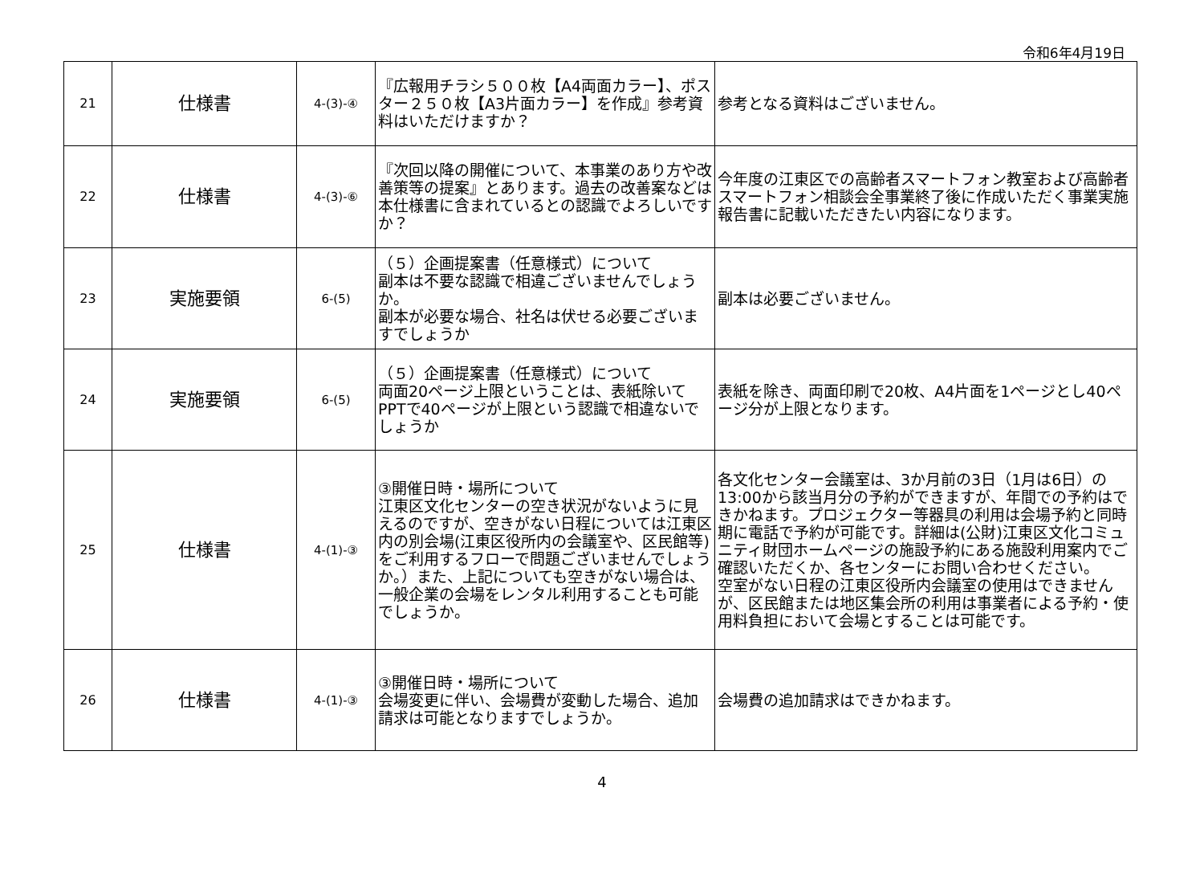令和6年4月19日
| 21 | 仕様書 | 4-(3)-④ | 『広報用チラシ５００枚【A4両面カラー】、ポスター２５０枚【A3片面カラー】を作成』参考資料はいただけますか？ | 参考となる資料はございません。 |
| 22 | 仕様書 | 4-(3)-⑥ | 『次回以降の開催について、本事業のあり方や改善策等の提案』とあります。過去の改善案などは本仕様書に含まれているとの認識でよろしいですか？ | 今年度の江東区での高齢者スマートフォン教室および高齢者スマートフォン相談会全事業終了後に作成いただく事業実施報告書に記載いただきたい内容になります。 |
| 23 | 実施要領 | 6-(5) | （５）企画提案書（任意様式）について 副本は不要な認識で相違ございませんでしょうか。 副本が必要な場合、社名は伏せる必要ございますでしょうか | 副本は必要ございません。 |
| 24 | 実施要領 | 6-(5) | （５）企画提案書（任意様式）について 両面20ページ上限ということは、表紙除いてPPTで40ページが上限という認識で相違ないでしょうか | 表紙を除き、両面印刷で20枚、A4片面を1ページとし40ページ分が上限となります。 |
| 25 | 仕様書 | 4-(1)-③ | ③開催日時・場所について 江東区文化センターの空き状況がないように見えるのですが、空きがない日程については江東区内の別会場(江東区役所内の会議室や、区民館等)をご利用するフローで問題ございませんでしょうか。）また、上記についても空きがない場合は、一般企業の会場をレンタル利用することも可能でしょうか。 | 各文化センター会議室は、3か月前の3日（1月は6日）の13:00から該当月分の予約ができますが、年間での予約はできかねます。プロジェクター等器具の利用は会場予約と同時期に電話で予約が可能です。詳細は(公財)江東区文化コミュニティ財団ホームページの施設予約にある施設利用案内でご確認いただくか、各センターにお問い合わせください。 空室がない日程の江東区役所内会議室の使用はできませんが、区民館または地区集会所の利用は事業者による予約・使用料負担において会場とすることは可能です。 |
| 26 | 仕様書 | 4-(1)-③ | ③開催日時・場所について 会場変更に伴い、会場費が変動した場合、追加請求は可能となりますでしょうか。 | 会場費の追加請求はできかねます。 |
4